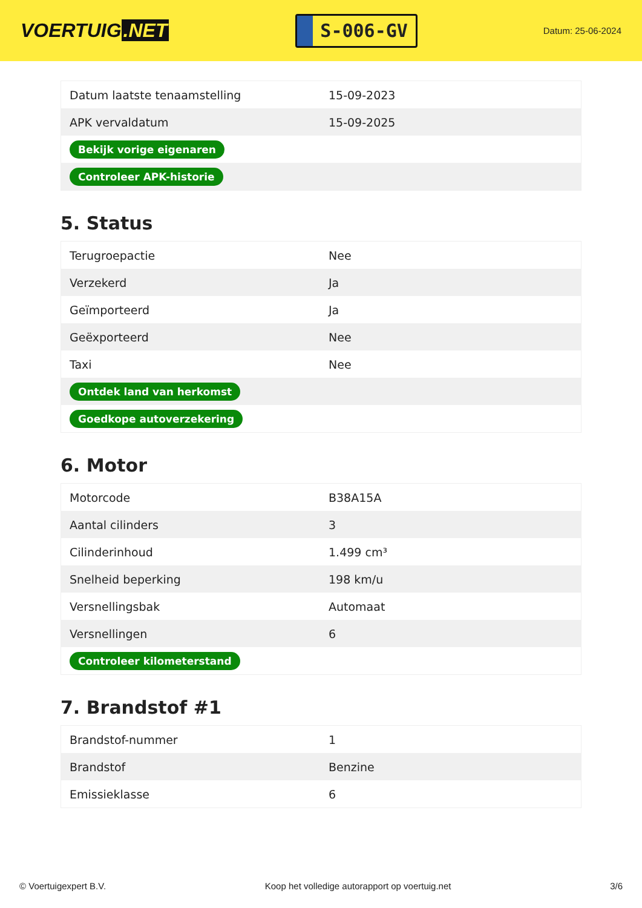VOERTUIG.NET
S-006-GV
Datum: 25-06-2024
| Datum laatste tenaamstelling | 15-09-2023 |
| APK vervaldatum | 15-09-2025 |
| Bekijk vorige eigenaren | |
| Controleer APK-historie | |
5. Status
| Terugroepactie | Nee |
| Verzekerd | Ja |
| Geïmporteerd | Ja |
| Geëxporteerd | Nee |
| Taxi | Nee |
| Ontdek land van herkomst | |
| Goedkope autoverzekering | |
6. Motor
| Motorcode | B38A15A |
| Aantal cilinders | 3 |
| Cilinderinhoud | 1.499 cm³ |
| Snelheid beperking | 198 km/u |
| Versnellingsbak | Automaat |
| Versnellingen | 6 |
| Controleer kilometerstand | |
7. Brandstof #1
| Brandstof-nummer | 1 |
| Brandstof | Benzine |
| Emissieklasse | 6 |
© Voertuigexpert B.V. Koop het volledige autorapport op voertuig.net 3/6